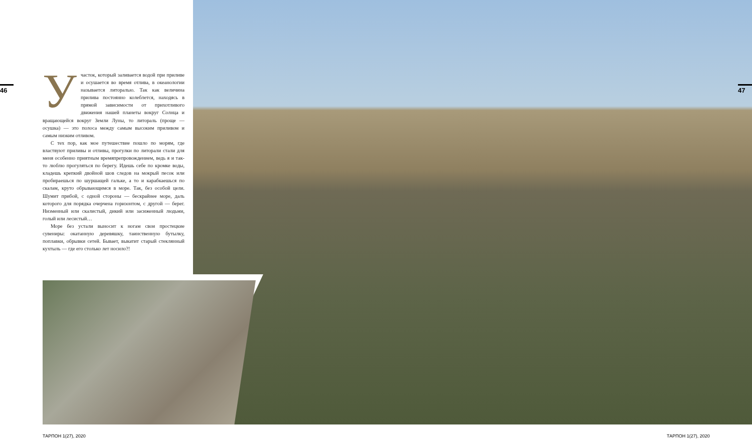46
Участок, который заливается водой при приливе и осушается во время отлива, в океанологии называется литоралью. Так как величина прилива постоянно колеблется, находясь в прямой зависимости от прихотливого движения нашей планеты вокруг Солнца и вращающейся вокруг Земли Луны, то литораль (проще — осушка) — это полоса между самым высоким приливом и самым низким отливом.
С тех пор, как мое путешествие пошло по морям, где властвуют приливы и отливы, прогулки по литорали стали для меня особенно приятным времяпрепровождением, ведь я и так-то люблю прогуляться по берегу. Идешь себе по кромке воды, кладешь крепкий двойной шов следов на мокрый песок или пробираешься по шуршащей гальке, а то и карабкаешься по скалам, круто обрывающимся в море. Так, без особой цели. Шумит прибой, с одной стороны — бескрайнее море, даль которого для порядка очерчена горизонтом, с другой — берег. Низменный или скалистый, дикий или засиженный людьми, голый или лесистый…
Море без устали выносит к ногам свои простецкие сувениры: окатанную деревяшку, таинственную бутылку, поплавки, обрывки сетей. Бывает, выкатит старый стеклянный кухтыль — где его столько лет носило?!
47
ТАРПОН 1(27), 2020 ТАРПОН 1(27), 2020